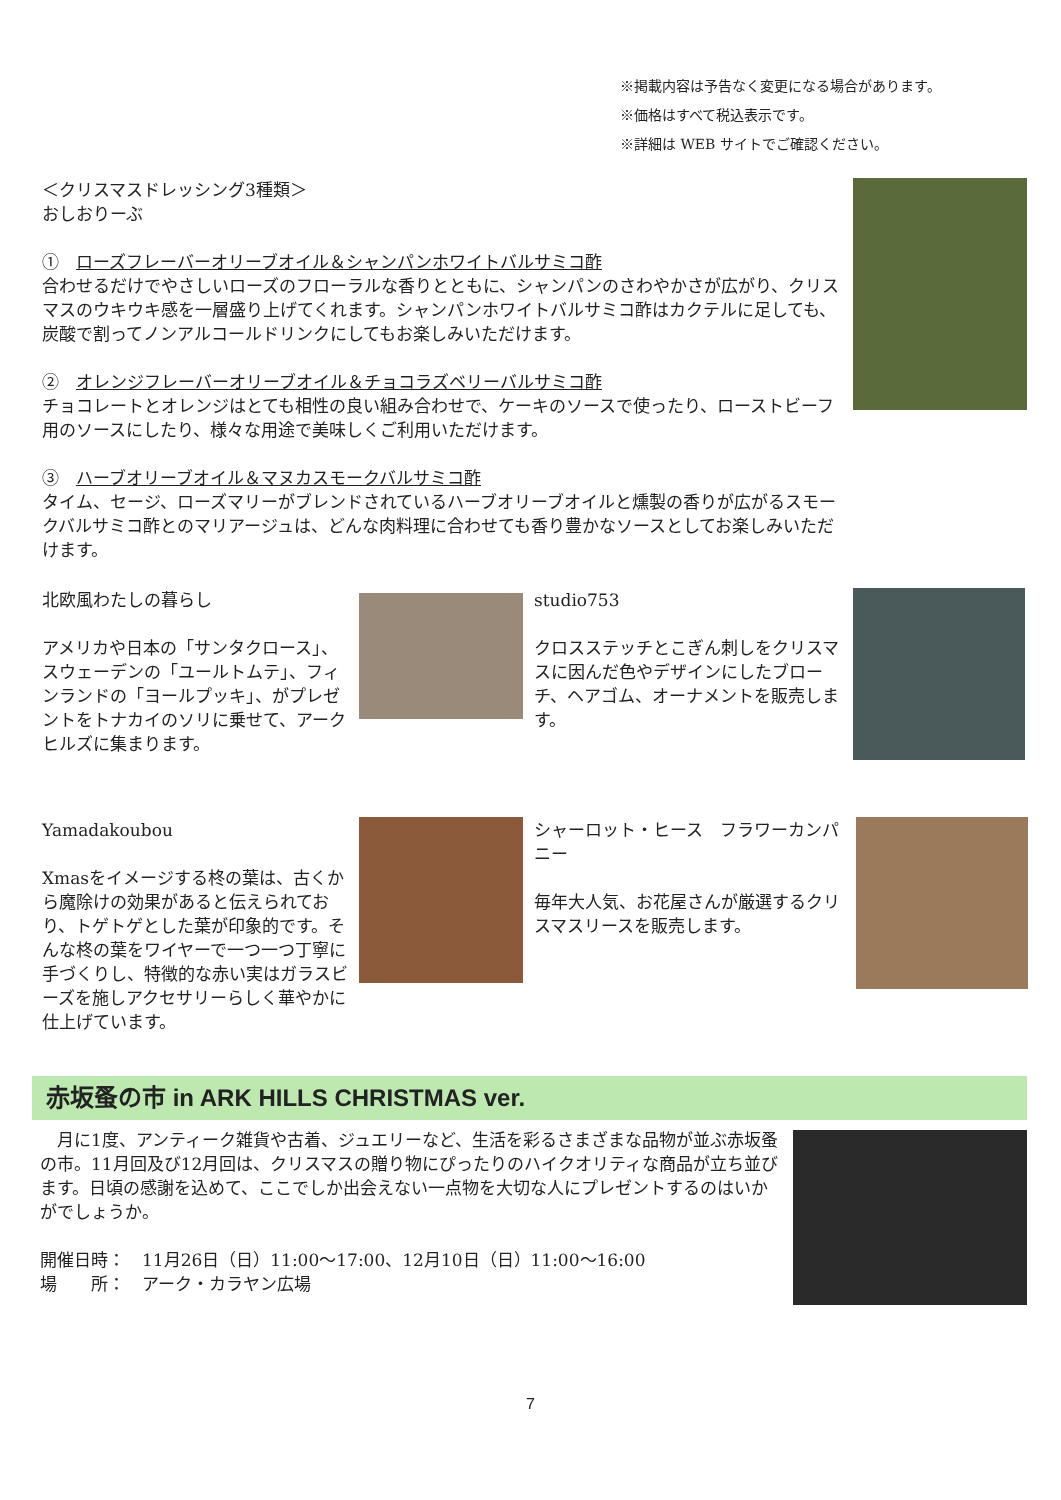※掲載内容は予告なく変更になる場合があります。
※価格はすべて税込表示です。
※詳細は WEB サイトでご確認ください。
＜クリスマスドレッシング3種類＞
おしおりーぶ
①　ローズフレーバーオリーブオイル＆シャンパンホワイトバルサミコ酢
合わせるだけでやさしいローズのフローラルな香りとともに、シャンパンのさわやかさが広がり、クリスマスのウキウキ感を一層盛り上げてくれます。シャンパンホワイトバルサミコ酢はカクテルに足しても、炭酸で割ってノンアルコールドリンクにしてもお楽しみいただけます。
②　オレンジフレーバーオリーブオイル＆チョコラズベリーバルサミコ酢
チョコレートとオレンジはとても相性の良い組み合わせで、ケーキのソースで使ったり、ローストビーフ用のソースにしたり、様々な用途で美味しくご利用いただけます。
③　ハーブオリーブオイル＆マヌカスモークバルサミコ酢
タイム、セージ、ローズマリーがブレンドされているハーブオリーブオイルと燻製の香りが広がるスモークバルサミコ酢とのマリアージュは、どんな肉料理に合わせても香り豊かなソースとしてお楽しみいただけます。
北欧風わたしの暮らし
アメリカや日本の「サンタクロース」、スウェーデンの「ユールトムテ」、フィンランドの「ヨールプッキ」、がプレゼントをトナカイのソリに乗せて、アークヒルズに集まります。
studio753
クロスステッチとこぎん刺しをクリスマスに因んだ色やデザインにしたブローチ、ヘアゴム、オーナメントを販売します。
Yamadakoubou
Xmasをイメージする柊の葉は、古くから魔除けの効果があると伝えられており、トゲトゲとした葉が印象的です。そんな柊の葉をワイヤーで一つ一つ丁寧に手づくりし、特徴的な赤い実はガラスビーズを施しアクセサリーらしく華やかに仕上げています。
シャーロット・ヒース　フラワーカンパニー
毎年大人気、お花屋さんが厳選するクリスマスリースを販売します。
赤坂蚤の市 in ARK HILLS CHRISTMAS ver.
　月に1度、アンティーク雑貨や古着、ジュエリーなど、生活を彩るさまざまな品物が並ぶ赤坂蚤の市。11月回及び12月回は、クリスマスの贈り物にぴったりのハイクオリティな商品が立ち並びます。日頃の感謝を込めて、ここでしか出会えない一点物を大切な人にプレゼントするのはいかがでしょうか。
開催日時：　11月26日（日）11:00～17:00、12月10日（日）11:00～16:00
場　　所：　アーク・カラヤン広場
7